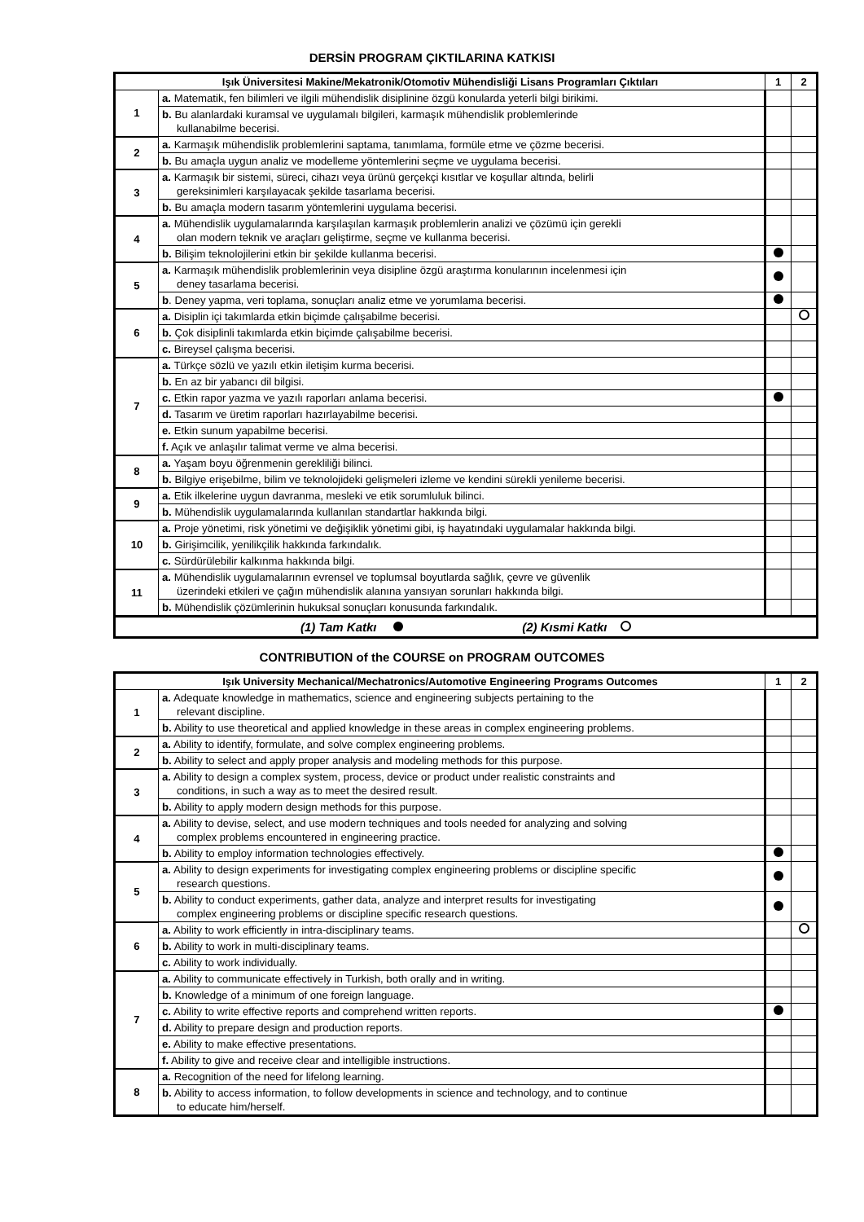DERSİN PROGRAM ÇIKTILARINA KATKISI
| Işık Üniversitesi Makine/Mekatronik/Otomotiv Mühendisliği Lisans Programları Çıktıları | | 1 | 2 |
| --- | --- | --- | --- |
| 1 | a. Matematik, fen bilimleri ve ilgili mühendislik disiplinine özgü konularda yeterli bilgi birikimi. | | |
| | b. Bu alanlardaki kuramsal ve uygulamalı bilgileri, karmaşık mühendislik problemlerinde kullanabilme becerisi. | | |
| 2 | a. Karmaşık mühendislik problemlerini saptama, tanımlama, formüle etme ve çözme becerisi. | | |
| | b. Bu amaçla uygun analiz ve modelleme yöntemlerini seçme ve uygulama becerisi. | | |
| 3 | a. Karmaşık bir sistemi, süreci, cihazı veya ürünü gerçekçi kısıtlar ve koşullar altında, belirli gereksinimleri karşılayacak şekilde tasarlama becerisi. | | |
| | b. Bu amaçla modern tasarım yöntemlerini uygulama becerisi. | | |
| 4 | a. Mühendislik uygulamalarında karşılaşılan karmaşık problemlerin analizi ve çözümü için gerekli olan modern teknik ve araçları geliştirme, seçme ve kullanma becerisi. | | |
| | b. Bilişim teknolojilerini etkin bir şekilde kullanma becerisi. | | |
| 5 | a. Karmaşık mühendislik problemlerinin veya disipline özgü araştırma konularının incelenmesi için deney tasarlama becerisi. | | |
| | b . Deney yapma, veri toplama, sonuçları analiz etme ve yorumlama becerisi. | | |
| 6 | a. Disiplin içi takımlarda etkin biçimde çalışabilme becerisi. | | |
| | b. Çok disiplinli takımlarda etkin biçimde çalışabilme becerisi. | | |
| | c. Bireysel çalışma becerisi. | | |
| 7 | a. Türkçe sözlü ve yazılı etkin iletişim kurma becerisi. | | |
| | b. En az bir yabancı dil bilgisi. | | |
| | c. Etkin rapor yazma ve yazılı raporları anlama becerisi. | | |
| | d. Tasarım ve üretim raporları hazırlayabilme becerisi. | | |
| | e. Etkin sunum yapabilme becerisi. | | |
| | f. Açık ve anlaşılır talimat verme ve alma becerisi. | | |
| 8 | a. Yaşam boyu öğrenmenin gerekliliği bilinci. | | |
| | b. Bilgiye erişebilme, bilim ve teknolojideki gelişmeleri izleme ve kendini sürekli yenileme becerisi. | | |
| 9 | a. Etik ilkelerine uygun davranma, mesleki ve etik sorumluluk bilinci. | | |
| | b. Mühendislik uygulamalarında kullanılan standartlar hakkında bilgi. | | |
| 10 | a. Proje yönetimi, risk yönetimi ve değişiklik yönetimi gibi, iş hayatındaki uygulamalar hakkında bilgi. | | |
| | b. Girişimcilik, yenilikçilik hakkında farkındalık. | | |
| | c. Sürdürülebilir kalkınma hakkında bilgi. | | |
| 11 | a. Mühendislik uygulamalarının evrensel ve toplumsal boyutlarda sağlık, çevre ve güvenlik üzerindeki etkileri ve çağın mühendislik alanına yansıyan sorunları hakkında bilgi. | | |
| | b. Mühendislik çözümlerinin hukuksal sonuçları konusunda farkındalık. | | |
| (1) Tam Katkı (2) Kısmi Katkı | | | |
CONTRIBUTION of the COURSE on PROGRAM OUTCOMES
| Işık University Mechanical/Mechatronics/Automotive Engineering Programs Outcomes | | 1 | 2 |
| --- | --- | --- | --- |
| 1 | a. Adequate knowledge in mathematics, science and engineering subjects pertaining to the relevant discipline. | | |
| | b. Ability to use theoretical and applied knowledge in these areas in complex engineering problems. | | |
| 2 | a. Ability to identify, formulate, and solve complex engineering problems. | | |
| | b. Ability to select and apply proper analysis and modeling methods for this purpose. | | |
| 3 | a. Ability to design a complex system, process, device or product under realistic constraints and conditions, in such a way as to meet the desired result. | | |
| | b. Ability to apply modern design methods for this purpose. | | |
| 4 | a. Ability to devise, select, and use modern techniques and tools needed for analyzing and solving complex problems encountered in engineering practice. | | |
| | b. Ability to employ information technologies effectively. | | |
| 5 | a. Ability to design experiments for investigating complex engineering problems or discipline specific research questions. | | |
| | b. Ability to conduct experiments, gather data, analyze and interpret results for investigating complex engineering problems or discipline specific research questions. | | |
| 6 | a. Ability to work efficiently in intra-disciplinary teams. | | |
| | b. Ability to work in multi-disciplinary teams. | | |
| | c. Ability to work individually. | | |
| 7 | a. Ability to communicate effectively in Turkish, both orally and in writing. | | |
| | b. Knowledge of a minimum of one foreign language. | | |
| | c. Ability to write effective reports and comprehend written reports. | | |
| | d. Ability to prepare design and production reports. | | |
| | e. Ability to make effective presentations. | | |
| | f. Ability to give and receive clear and intelligible instructions. | | |
| 8 | a. Recognition of the need for lifelong learning. | | |
| | b. Ability to access information, to follow developments in science and technology, and to continue to educate him/herself. | | |